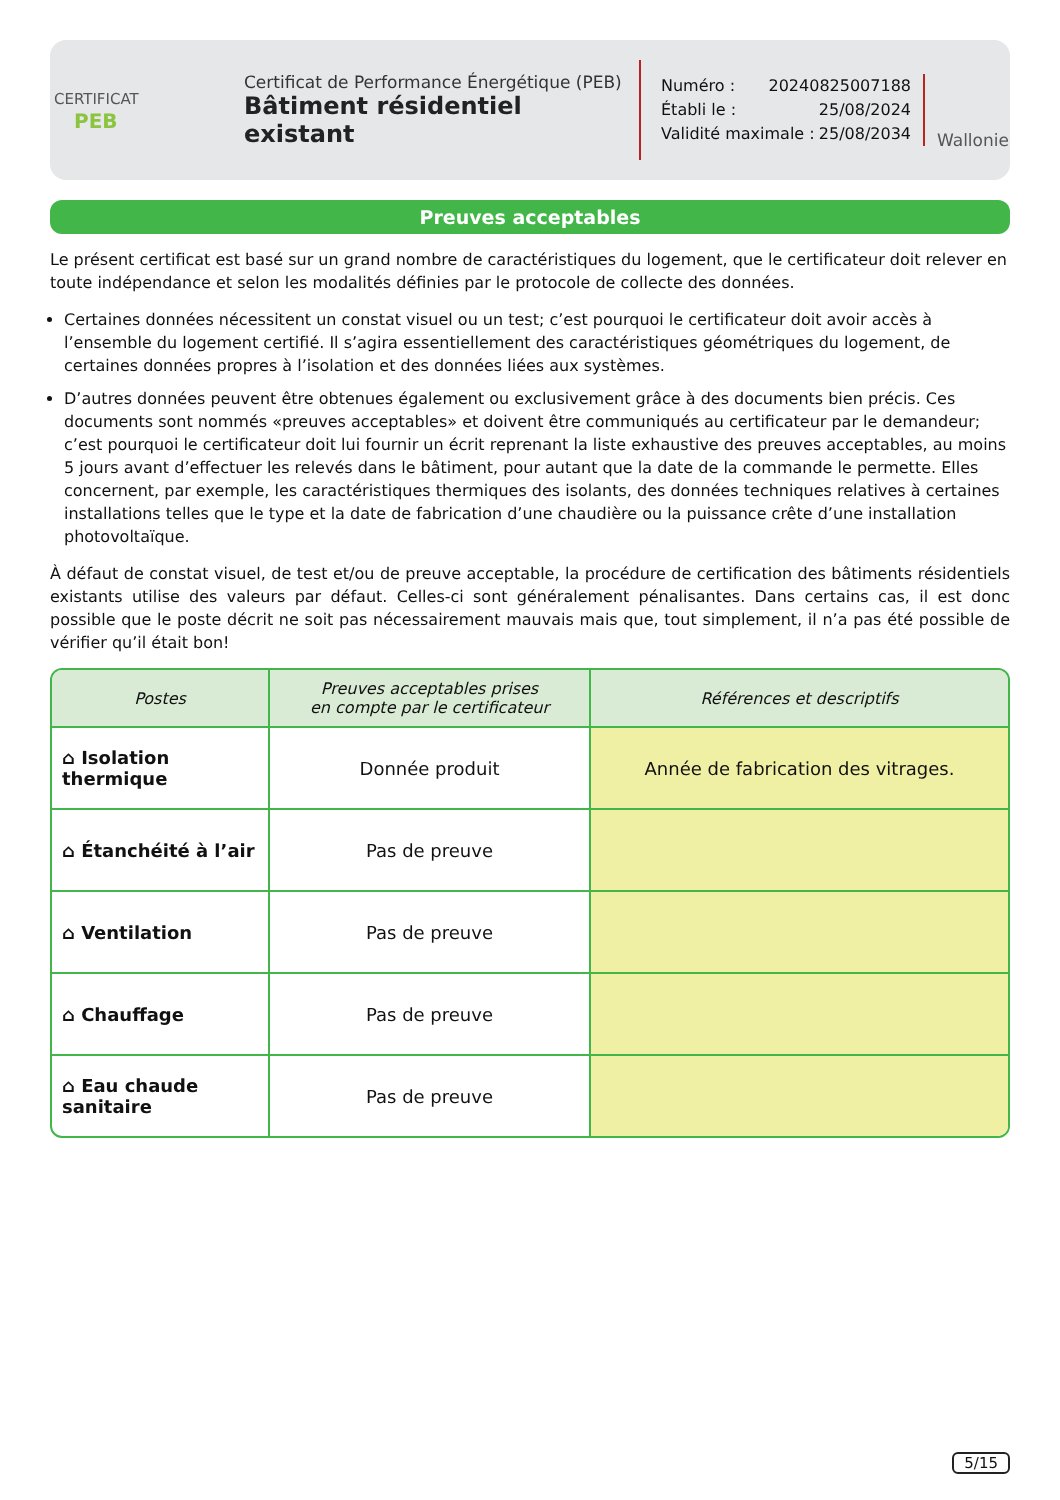CERTIFICAT
PEB
Certificat de Performance Énergétique (PEB)
Bâtiment résidentiel existant
Numéro : 20240825007188
Établi le : 25/08/2024
Validité maximale : 25/08/2034
Wallonie
Preuves acceptables
Le présent certificat est basé sur un grand nombre de caractéristiques du logement, que le certificateur doit relever en toute indépendance et selon les modalités définies par le protocole de collecte des données.
Certaines données nécessitent un constat visuel ou un test; c’est pourquoi le certificateur doit avoir accès à l’ensemble du logement certifié. Il s’agira essentiellement des caractéristiques géométriques du logement, de certaines données propres à l’isolation et des données liées aux systèmes.
D’autres données peuvent être obtenues également ou exclusivement grâce à des documents bien précis. Ces documents sont nommés «preuves acceptables» et doivent être communiqués au certificateur par le demandeur; c’est pourquoi le certificateur doit lui fournir un écrit reprenant la liste exhaustive des preuves acceptables, au moins 5 jours avant d’effectuer les relevés dans le bâtiment, pour autant que la date de la commande le permette. Elles concernent, par exemple, les caractéristiques thermiques des isolants, des données techniques relatives à certaines installations telles que le type et la date de fabrication d’une chaudière ou la puissance crête d’une installation photovoltaïque.
À défaut de constat visuel, de test et/ou de preuve acceptable, la procédure de certification des bâtiments résidentiels existants utilise des valeurs par défaut. Celles-ci sont généralement pénalisantes. Dans certains cas, il est donc possible que le poste décrit ne soit pas nécessairement mauvais mais que, tout simplement, il n’a pas été possible de vérifier qu’il était bon!
| Postes | Preuves acceptables prises en compte par le certificateur | Références et descriptifs |
| --- | --- | --- |
| ⌂ Isolation thermique | Donnée produit | Année de fabrication des vitrages. |
| ⌂ Étanchéité à l’air | Pas de preuve | |
| ⌂ Ventilation | Pas de preuve | |
| ⌂ Chauffage | Pas de preuve | |
| ⌂ Eau chaude sanitaire | Pas de preuve | |
5/15